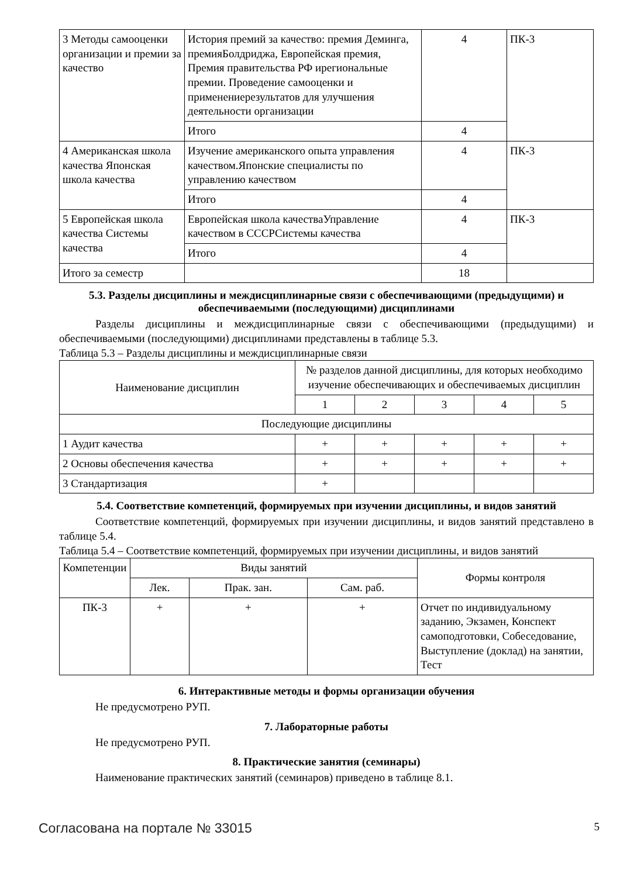| 3 Методы самооценки организации и премии за качество | История премий за качество: премия Деминга, премияБолдриджа, Европейская премия, Премия правительства РФ ирегиональные премии. Проведение самооценки и применениерезультатов для улучшения деятельности организации | 4 | ПК-3 |
| | Итого | 4 | |
| 4 Американская школа качества Японская школа качества | Изучение американского опыта управления качеством.Японские специалисты по управлению качеством | 4 | ПК-3 |
| | Итого | 4 | |
| 5 Европейская школа качества Системы качества | Европейская школа качестваУправление качеством в СССРСистемы качества | 4 | ПК-3 |
| | Итого | 4 | |
| Итого за семестр | | 18 | |
5.3. Разделы дисциплины и междисциплинарные связи с обеспечивающими (предыдущими) и обеспечиваемыми (последующими) дисциплинами
Разделы дисциплины и междисциплинарные связи с обеспечивающими (предыдущими) и обеспечиваемыми (последующими) дисциплинами представлены в таблице 5.3.
Таблица 5.3 – Разделы дисциплины и междисциплинарные связи
| Наименование дисциплин | № разделов данной дисциплины, для которых необходимо изучение обеспечивающих и обеспечиваемых дисциплин | | | | |
| --- | --- | --- | --- | --- | --- |
| | 1 | 2 | 3 | 4 | 5 |
| Последующие дисциплины | | | | | |
| 1 Аудит качества | + | + | + | + | + |
| 2 Основы обеспечения качества | + | + | + | + | + |
| 3 Стандартизация | + | | | | |
5.4. Соответствие компетенций, формируемых при изучении дисциплины, и видов занятий
Соответствие компетенций, формируемых при изучении дисциплины, и видов занятий представлено в таблице 5.4.
Таблица 5.4 – Соответствие компетенций, формируемых при изучении дисциплины, и видов занятий
| Компетенции | Виды занятий | | | Формы контроля |
| --- | --- | --- | --- | --- |
| | Лек. | Прак. зан. | Сам. раб. | |
| ПК-3 | + | + | + | Отчет по индивидуальному заданию, Экзамен, Конспект самоподготовки, Собеседование, Выступление (доклад) на занятии, Тест |
6. Интерактивные методы и формы организации обучения
Не предусмотрено РУП.
7. Лабораторные работы
Не предусмотрено РУП.
8. Практические занятия (семинары)
Наименование практических занятий (семинаров) приведено в таблице 8.1.
Согласована на портале № 33015 5